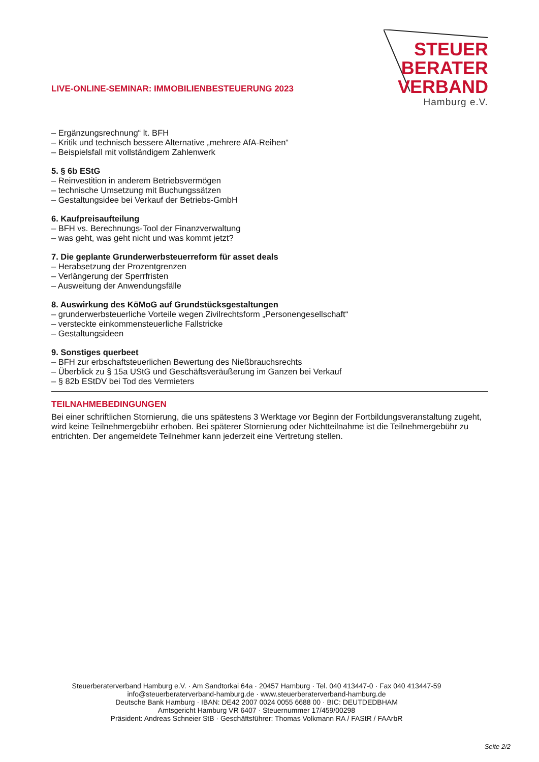LIVE-ONLINE-SEMINAR: IMMOBILIENBESTEUERUNG 2023
STEUER
BERATER
VERBAND
Hamburg e.V.
– Ergänzungsrechnung“ lt. BFH
– Kritik und technisch bessere Alternative „mehrere AfA-Reihen“
– Beispielsfall mit vollständigem Zahlenwerk
5. § 6b EStG
– Reinvestition in anderem Betriebsvermögen
– technische Umsetzung mit Buchungssätzen
– Gestaltungsidee bei Verkauf der Betriebs-GmbH
6. Kaufpreisaufteilung
– BFH vs. Berechnungs-Tool der Finanzverwaltung
– was geht, was geht nicht und was kommt jetzt?
7. Die geplante Grunderwerbsteuerreform für asset deals
– Herabsetzung der Prozentgrenzen
– Verlängerung der Sperrfristen
– Ausweitung der Anwendungsfälle
8. Auswirkung des KöMoG auf Grundstücksgestaltungen
– grunderwerbsteuerliche Vorteile wegen Zivilrechtsform „Personengesellschaft“
– versteckte einkommensteuerliche Fallstricke
– Gestaltungsideen
9. Sonstiges querbeet
– BFH zur erbschaftsteuerlichen Bewertung des Nießbrauchsrechts
– Überblick zu § 15a UStG und Geschäftsveräußerung im Ganzen bei Verkauf
– § 82b EStDV bei Tod des Vermieters
TEILNAHMEBEDINGUNGEN
Bei einer schriftlichen Stornierung, die uns spätestens 3 Werktage vor Beginn der Fortbildungsveranstaltung zugeht, wird keine Teilnehmergebühr erhoben. Bei späterer Stornierung oder Nichtteilnahme ist die Teilnehmergebühr zu entrichten. Der angemeldete Teilnehmer kann jederzeit eine Vertretung stellen.
Steuerberaterverband Hamburg e.V. · Am Sandtorkai 64a · 20457 Hamburg · Tel. 040 413447-0 · Fax 040 413447-59
info@steuerberaterverband-hamburg.de · www.steuerberaterverband-hamburg.de
Deutsche Bank Hamburg · IBAN: DE42 2007 0024 0055 6688 00 · BIC: DEUTDEDBHAM
Amtsgericht Hamburg VR 6407 · Steuernummer 17/459/00298
Präsident: Andreas Schneier StB · Geschäftsführer: Thomas Volkmann RA / FAStR / FAArbR
Seite 2/2